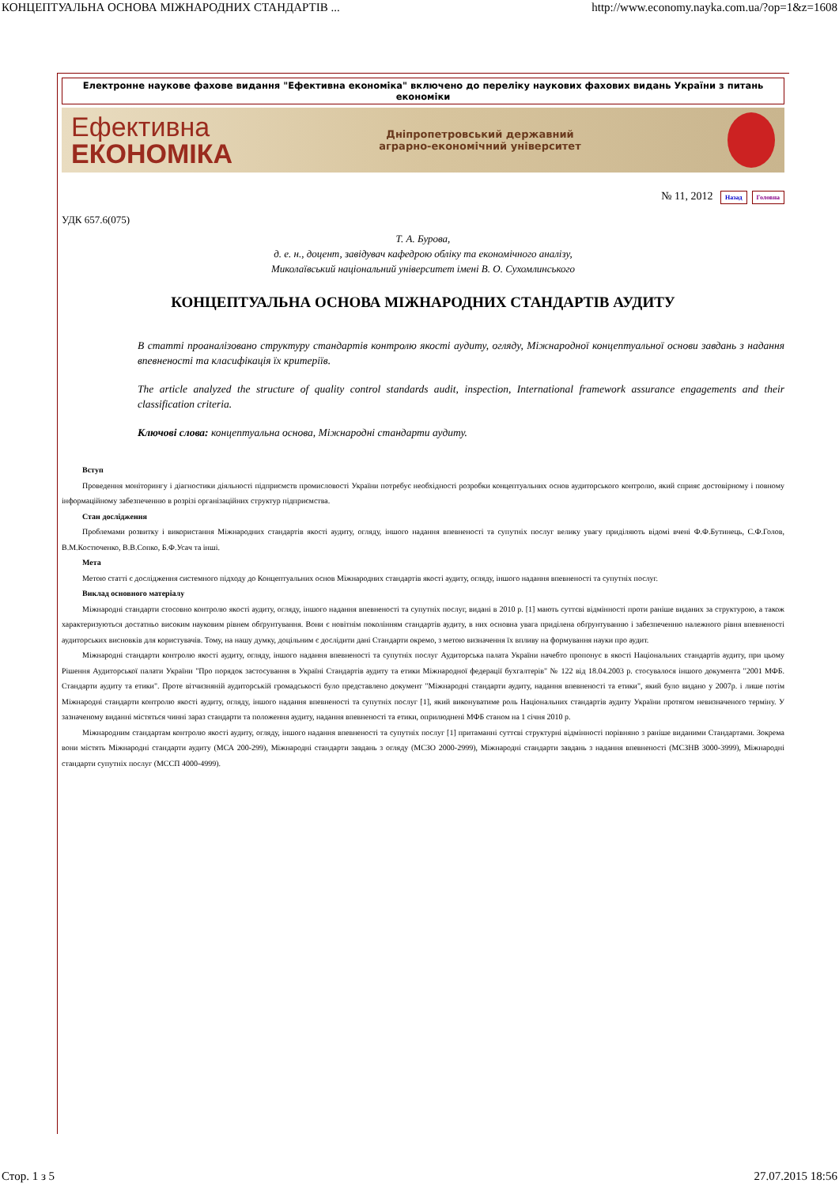КОНЦЕПТУАЛЬНА ОСНОВА МІЖНАРОДНИХ СТАНДАРТІВ ... http://www.economy.nayka.com.ua/?op=1&z=1608
Електронне наукове фахове видання "Ефективна економіка" включено до переліку наукових фахових видань України з питань економіки
Ефективна
ЕКОНОМІКА
Дніпропетровський державний
аграрно-економічний університет
№ 11, 2012 Назад Головна
УДК 657.6(075)
Т. А. Бурова,
д. е. н., доцент, завідувач кафедрою обліку та економічного аналізу,
Миколаївський національний університет імені В. О. Сухомлинського
КОНЦЕПТУАЛЬНА ОСНОВА МІЖНАРОДНИХ СТАНДАРТІВ АУДИТУ
В статті проаналізовано структуру стандартів контролю якості аудиту, огляду, Міжнародної концептуальної основи завдань з надання впевненості та класифікація їх критеріїв.
The article analyzed the structure of quality control standards audit, inspection, International framework assurance engagements and their classification criteria.
Ключові слова: концептуальна основа, Міжнародні стандарти аудиту.
Вступ
Проведення моніторингу і діагностики діяльності підприємств промисловості України потребує необхідності розробки концептуальних основ аудиторського контролю, який сприяє достовірному і повному інформаційному забезпеченню в розрізі організаційних структур підприємства.
Стан дослідження
Проблемами розвитку і використання Міжнародних стандартів якості аудиту, огляду, іншого надання впевненості та супутніх послуг велику увагу приділяють відомі вчені Ф.Ф.Бутинець, С.Ф.Голов, В.М.Костюченко, В.В.Сопко, Б.Ф.Усач та інші.
Мета
Метою статті є дослідження системного підходу до Концептуальних основ Міжнародних стандартів якості аудиту, огляду, іншого надання впевненості та супутніх послуг.
Виклад основного матеріалу
Міжнародні стандарти стосовно контролю якості аудиту, огляду, іншого надання впевненості та супутніх послуг, видані в 2010 р. [1] мають суттєві відмінності проти раніше виданих за структурою, а також характеризуються достатньо високим науковим рівнем обґрунтування. Вони є новітнім поколінням стандартів аудиту, в них основна увага приділена обґрунтуванню і забезпеченню належного рівня впевненості аудиторських висновків для користувачів. Тому, на нашу думку, доцільним є дослідити дані Стандарти окремо, з метою визначення їх впливу на формування науки про аудит.
Міжнародні стандарти контролю якості аудиту, огляду, іншого надання впевненості та супутніх послуг Аудиторська палата України начебто пропонує в якості Національних стандартів аудиту, при цьому Рішення Аудиторської палати України "Про порядок застосування в Україні Стандартів аудиту та етики Міжнародної федерації бухгалтерів" № 122 від 18.04.2003 р. стосувалося іншого документа "2001 МФБ. Стандарти аудиту та етики". Проте вітчизняній аудиторській громадськості було представлено документ "Міжнародні стандарти аудиту, надання впевненості та етики", який було видано у 2007р. і лише потім Міжнародні стандарти контролю якості аудиту, огляду, іншого надання впевненості та супутніх послуг [1], який виконуватиме роль Національних стандартів аудиту України протягом невизначеного терміну. У зазначеному виданні містяться чинні зараз стандарти та положення аудиту, надання впевненості та етики, оприлюднені МФБ станом на 1 січня 2010 р.
Міжнародним стандартам контролю якості аудиту, огляду, іншого надання впевненості та супутніх послуг [1] притаманні суттєві структурні відмінності порівняно з раніше виданими Стандартами. Зокрема вони містять Міжнародні стандарти аудиту (МСА 200-299), Міжнародні стандарти завдань з огляду (МСЗО 2000-2999), Міжнародні стандарти завдань з надання впевненості (МСЗНВ 3000-3999), Міжнародні стандарти супутніх послуг (МССП 4000-4999).
Стор. 1 з 5 27.07.2015 18:56